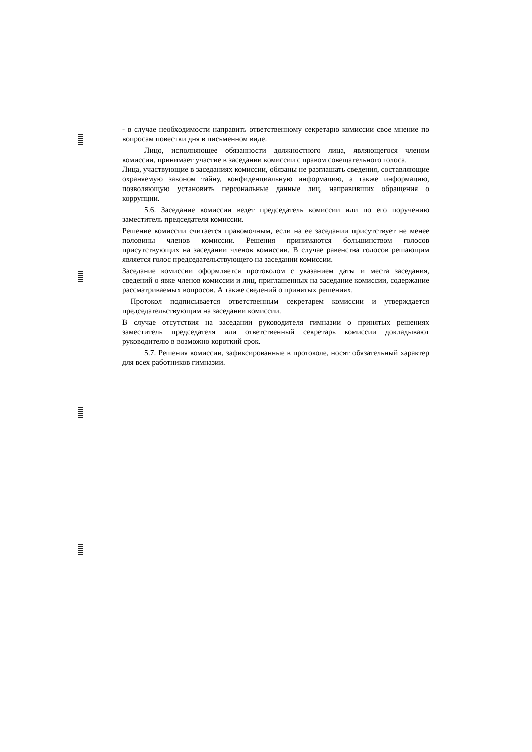- в случае необходимости направить ответственному секретарю комиссии свое мнение по вопросам повестки дня в письменном виде.
Лицо, исполняющее обязанности должностного лица, являющегося членом комиссии, принимает участие в заседании комиссии с правом совещательного голоса.
Лица, участвующие в заседаниях комиссии, обязаны не разглашать сведения, составляющие охраняемую законом тайну, конфиденциальную информацию, а также информацию, позволяющую установить персональные данные лиц, направивших обращения о коррупции.
5.6. Заседание комиссии ведет председатель комиссии или по его поручению заместитель председателя комиссии.
Решение комиссии считается правомочным, если на ее заседании присутствует не менее половины членов комиссии. Решения принимаются большинством голосов присутствующих на заседании членов комиссии. В случае равенства голосов решающим является голос председательствующего на заседании комиссии.
Заседание комиссии оформляется протоколом с указанием даты и места заседания, сведений о явке членов комиссии и лиц, приглашенных на заседание комиссии, содержание рассматриваемых вопросов. А также сведений о принятых решениях.
Протокол подписывается ответственным секретарем комиссии и утверждается председательствующим на заседании комиссии.
В случае отсутствия на заседании руководителя гимназии о принятых решениях заместитель председателя или ответственный секретарь комиссии докладывают руководителю в возможно короткий срок.
5.7. Решения комиссии, зафиксированные в протоколе, носят обязательный характер для всех работников гимназии.